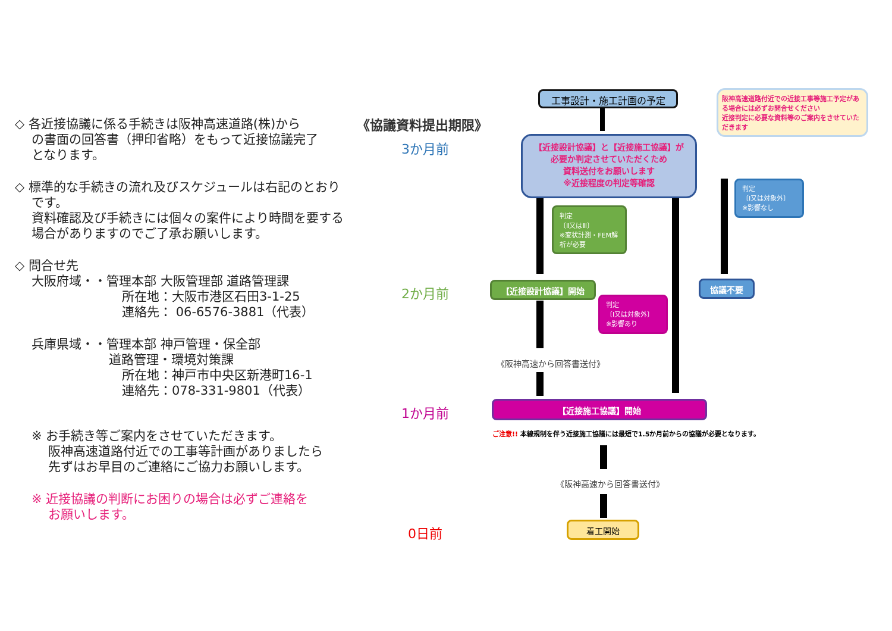◇ 各近接協議に係る手続きは阪神高速道路(株)から
の書面の回答書（押印省略）をもって近接協議完了
となります。
◇ 標準的な手続きの流れ及びスケジュールは右記のとおり
です。
資料確認及び手続きには個々の案件により時間を要する
場合がありますのでご了承お願いします。
◇ 問合せ先
大阪府域・・管理本部 大阪管理部 道路管理課
所在地：大阪市港区石田3-1-25
連絡先： 06-6576-3881（代表）
兵庫県域・・管理本部 神戸管理・保全部
道路管理・環境対策課
所在地：神戸市中央区新港町16-1
連絡先：078-331-9801（代表）
※ お手続き等ご案内をさせていただきます。
　 阪神高速道路付近での工事等計画がありましたら
　 先ずはお早目のご連絡にご協力お願いします。
※ 近接協議の判断にお困りの場合は必ずご連絡を
　 お願いします。
《協議資料提出期限》
3か月前
2か月前
1か月前
0日前
工事設計・施工計画の予定
阪神高速道路付近での近接工事等施工予定がある場合には必ずお問合せください
近接判定に必要な資料等のご案内をさせていただきます
【近接設計協議】と【近接施工協議】が
必要か判定させていただくため
資料送付をお願いします
※近接程度の判定等確認
判定
〔Ⅰ又は対象外〕
※影響なし
判定
〔Ⅱ又はⅢ〕
※変状計測・FEM解析が必要
【近接設計協議】開始 協議不要
判定
〔Ⅰ又は対象外〕
※影響あり
《阪神高速から回答書送付》
【近接施工協議】開始
ご注意!! 本線規制を伴う近接施工協議には最短で1.5か月前からの協議が必要となります。
《阪神高速から回答書送付》
着工開始